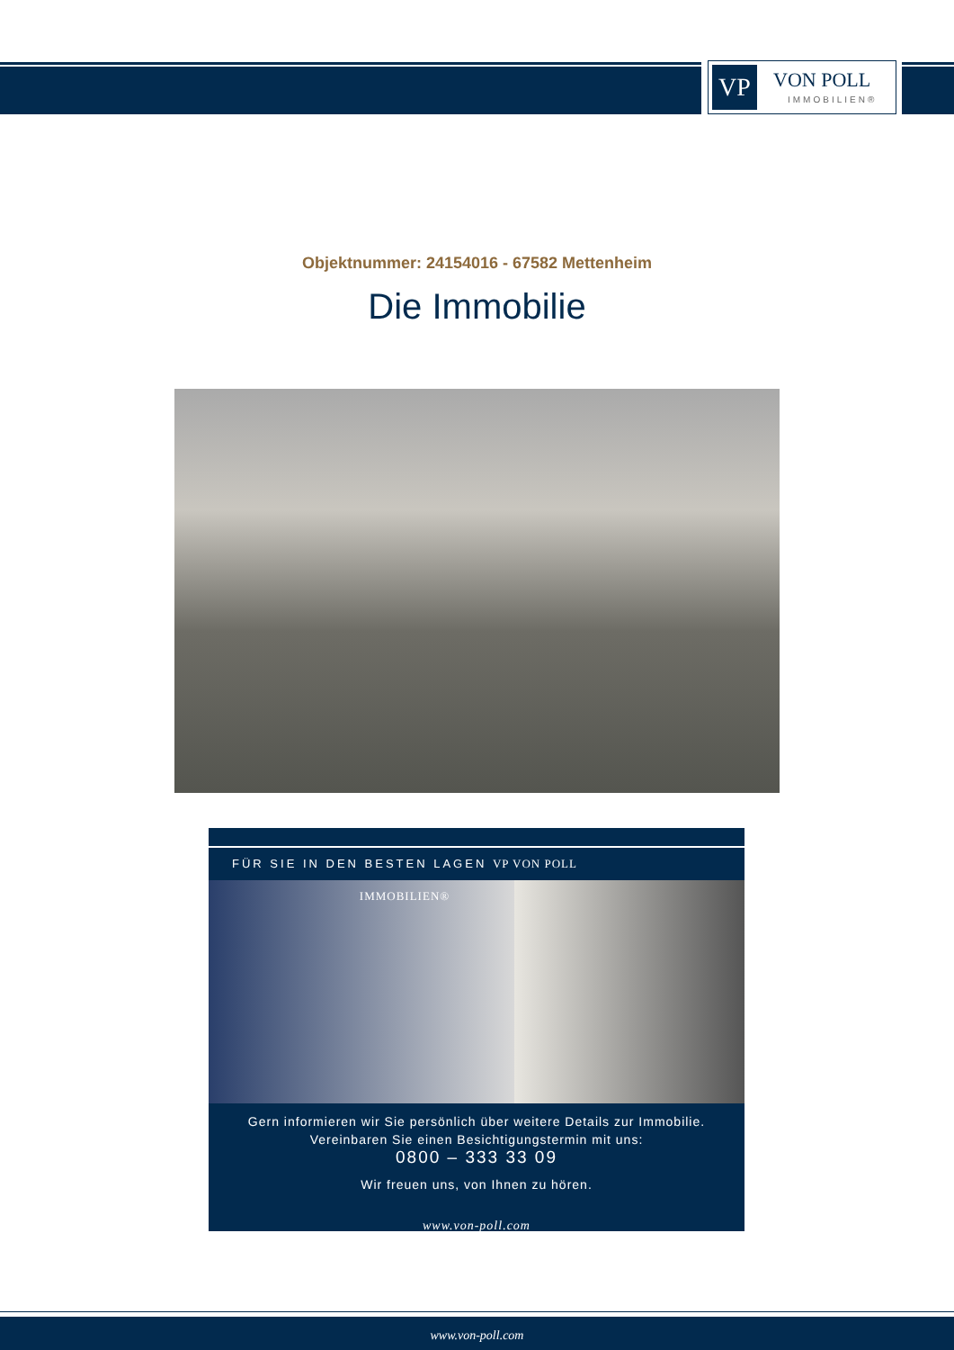VP
VON POLL
IMMOBILIEN®
Objektnummer: 24154016 - 67582 Mettenheim
Die Immobilie
FÜR SIE IN DEN BESTEN LAGEN VP VON POLL IMMOBILIEN®
Gern informieren wir Sie persönlich über weitere Details zur Immobilie.
Vereinbaren Sie einen Besichtigungstermin mit uns:
0800 – 333 33 09
Wir freuen uns, von Ihnen zu hören.
www.von-poll.com
www.von-poll.com